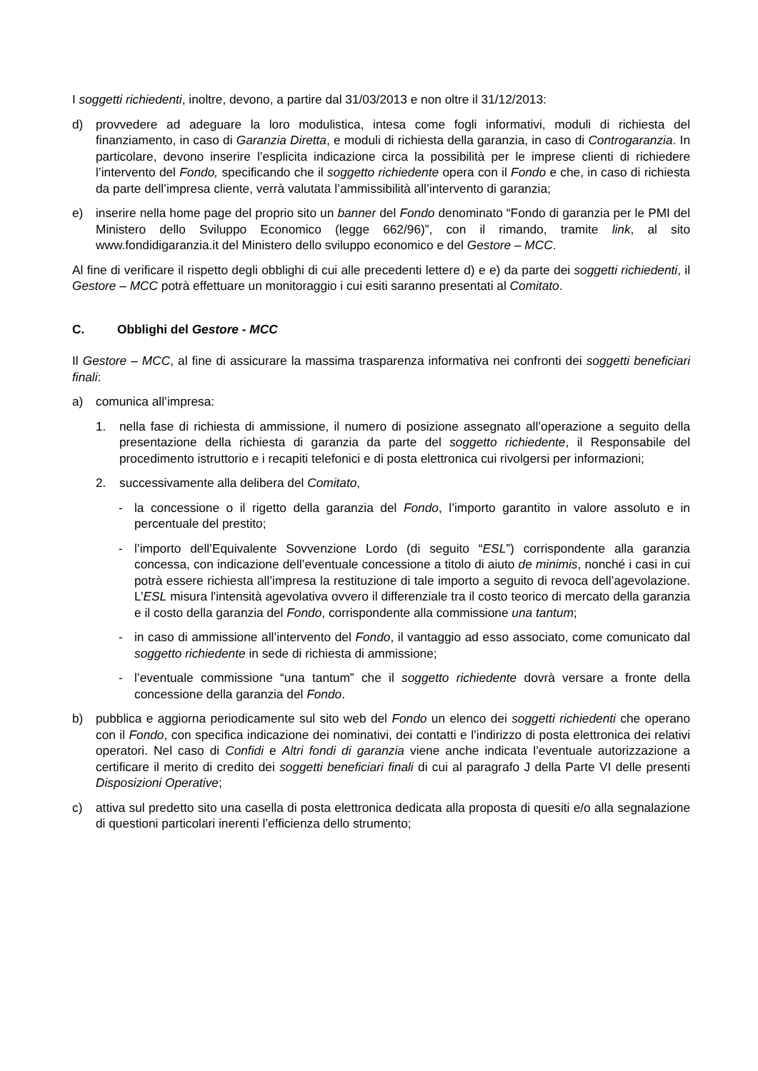I soggetti richiedenti, inoltre, devono, a partire dal 31/03/2013 e non oltre il 31/12/2013:
d) provvedere ad adeguare la loro modulistica, intesa come fogli informativi, moduli di richiesta del finanziamento, in caso di Garanzia Diretta, e moduli di richiesta della garanzia, in caso di Controgaranzia. In particolare, devono inserire l’esplicita indicazione circa la possibilità per le imprese clienti di richiedere l’intervento del Fondo, specificando che il soggetto richiedente opera con il Fondo e che, in caso di richiesta da parte dell’impresa cliente, verrà valutata l’ammissibilità all’intervento di garanzia;
e) inserire nella home page del proprio sito un banner del Fondo denominato “Fondo di garanzia per le PMI del Ministero dello Sviluppo Economico (legge 662/96)”, con il rimando, tramite link, al sito www.fondidigaranzia.it del Ministero dello sviluppo economico e del Gestore – MCC.
Al fine di verificare il rispetto degli obblighi di cui alle precedenti lettere d) e e) da parte dei soggetti richiedenti, il Gestore – MCC potrà effettuare un monitoraggio i cui esiti saranno presentati al Comitato.
C. Obblighi del Gestore - MCC
Il Gestore – MCC, al fine di assicurare la massima trasparenza informativa nei confronti dei soggetti beneficiari finali:
a) comunica all’impresa:
1. nella fase di richiesta di ammissione, il numero di posizione assegnato all’operazione a seguito della presentazione della richiesta di garanzia da parte del soggetto richiedente, il Responsabile del procedimento istruttorio e i recapiti telefonici e di posta elettronica cui rivolgersi per informazioni;
2. successivamente alla delibera del Comitato,
- la concessione o il rigetto della garanzia del Fondo, l’importo garantito in valore assoluto e in percentuale del prestito;
- l’importo dell’Equivalente Sovvenzione Lordo (di seguito “ESL”) corrispondente alla garanzia concessa, con indicazione dell’eventuale concessione a titolo di aiuto de minimis, nonché i casi in cui potrà essere richiesta all’impresa la restituzione di tale importo a seguito di revoca dell’agevolazione. L’ESL misura l'intensità agevolativa ovvero il differenziale tra il costo teorico di mercato della garanzia e il costo della garanzia del Fondo, corrispondente alla commissione una tantum;
- in caso di ammissione all’intervento del Fondo, il vantaggio ad esso associato, come comunicato dal soggetto richiedente in sede di richiesta di ammissione;
- l’eventuale commissione “una tantum” che il soggetto richiedente dovrà versare a fronte della concessione della garanzia del Fondo.
b) pubblica e aggiorna periodicamente sul sito web del Fondo un elenco dei soggetti richiedenti che operano con il Fondo, con specifica indicazione dei nominativi, dei contatti e l’indirizzo di posta elettronica dei relativi operatori. Nel caso di Confidi e Altri fondi di garanzia viene anche indicata l’eventuale autorizzazione a certificare il merito di credito dei soggetti beneficiari finali di cui al paragrafo J della Parte VI delle presenti Disposizioni Operative;
c) attiva sul predetto sito una casella di posta elettronica dedicata alla proposta di quesiti e/o alla segnalazione di questioni particolari inerenti l’efficienza dello strumento;